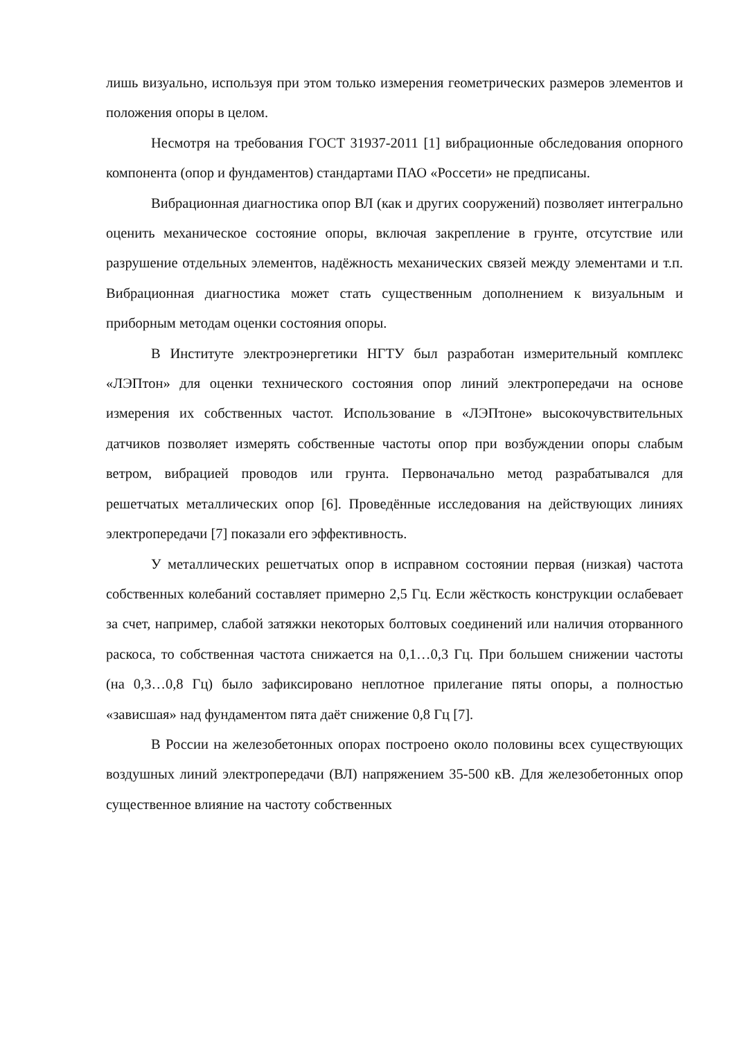лишь визуально, используя при этом только измерения геометрических размеров элементов и положения опоры в целом.
Несмотря на требования ГОСТ 31937-2011 [1] вибрационные обследования опорного компонента (опор и фундаментов) стандартами ПАО «Россети» не предписаны.
Вибрационная диагностика опор ВЛ (как и других сооружений) позволяет интегрально оценить механическое состояние опоры, включая закрепление в грунте, отсутствие или разрушение отдельных элементов, надёжность механических связей между элементами и т.п. Вибрационная диагностика может стать существенным дополнением к визуальным и приборным методам оценки состояния опоры.
В Институте электроэнергетики НГТУ был разработан измерительный комплекс «ЛЭПтон» для оценки технического состояния опор линий электропередачи на основе измерения их собственных частот. Использование в «ЛЭПтоне» высокочувствительных датчиков позволяет измерять собственные частоты опор при возбуждении опоры слабым ветром, вибрацией проводов или грунта. Первоначально метод разрабатывался для решетчатых металлических опор [6]. Проведённые исследования на действующих линиях электропередачи [7] показали его эффективность.
У металлических решетчатых опор в исправном состоянии первая (низкая) частота собственных колебаний составляет примерно 2,5 Гц. Если жёсткость конструкции ослабевает за счет, например, слабой затяжки некоторых болтовых соединений или наличия оторванного раскоса, то собственная частота снижается на 0,1…0,3 Гц. При большем снижении частоты (на 0,3…0,8 Гц) было зафиксировано неплотное прилегание пяты опоры, а полностью «зависшая» над фундаментом пята даёт снижение 0,8 Гц [7].
В России на железобетонных опорах построено около половины всех существующих воздушных линий электропередачи (ВЛ) напряжением 35-500 кВ. Для железобетонных опор существенное влияние на частоту собственных